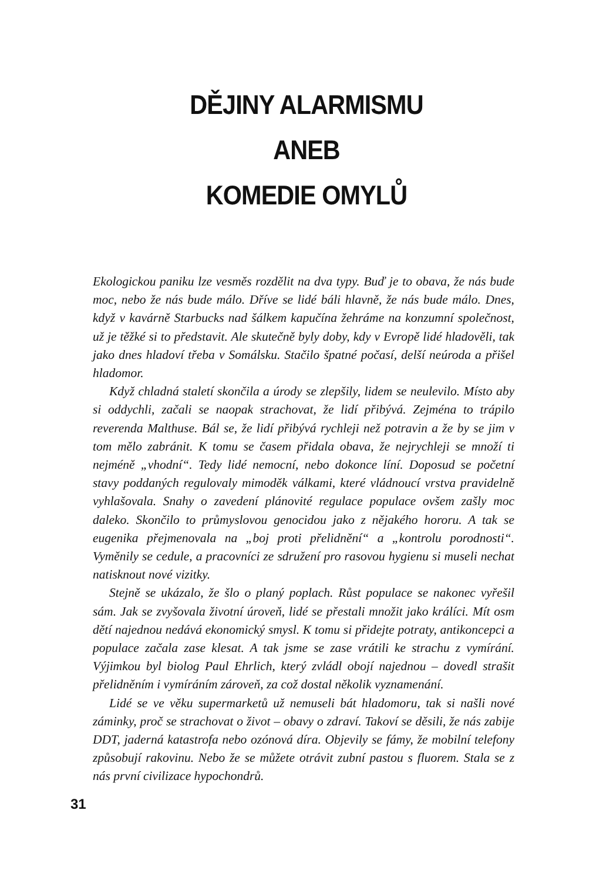DĚJINY ALARMISMU
ANEB
KOMEDIE OMYLŮ
Ekologickou paniku lze vesměs rozdělit na dva typy. Buď je to obava, že nás bude moc, nebo že nás bude málo. Dříve se lidé báli hlavně, že nás bude málo. Dnes, když v kavárně Starbucks nad šálkem kapučína žehráme na konzumní společnost, už je těžké si to představit. Ale skutečně byly doby, kdy v Evropě lidé hladověli, tak jako dnes hladoví třeba v Somálsku. Stačilo špatné počasí, delší neúroda a přišel hladomor.
Když chladná staletí skončila a úrody se zlepšily, lidem se neulevilo. Místo aby si oddychli, začali se naopak strachovat, že lidí přibývá. Zejména to trápilo reverenda Malthuse. Bál se, že lidí přibývá rychleji než potravin a že by se jim v tom mělo zabránit. K tomu se časem přidala obava, že nejrychleji se množí ti nejméně „vhodní“. Tedy lidé nemocní, nebo dokonce líní. Doposud se početní stavy poddaných regulovaly mimoděk válkami, které vládnoucí vrstva pravidelně vyhlašovala. Snahy o zavedení plánovité regulace populace ovšem zašly moc daleko. Skončilo to průmyslovou genocidou jako z nějakého hororu. A tak se eugenika přejmenovala na „boj proti přelidnění“ a „kontrolu porodnosti“. Vyměnily se cedule, a pracovníci ze sdružení pro rasovou hygienu si museli nechat natisknout nové vizitky.
Stejně se ukázalo, že šlo o planý poplach. Růst populace se nakonec vyřešil sám. Jak se zvyšovala životní úroveň, lidé se přestali množit jako králíci. Mít osm dětí najednou nedává ekonomický smysl. K tomu si přidejte potraty, antikoncepci a populace začala zase klesat. A tak jsme se zase vrátili ke strachu z vymírání. Výjimkou byl biolog Paul Ehrlich, který zvládl obojí najednou – dovedl strašit přelidněním i vymíráním zároveň, za což dostal několik vyznamenání.
Lidé se ve věku supermarketů už nemuseli bát hladomoru, tak si našli nové záminky, proč se strachovat o život – obavy o zdraví. Takoví se děsili, že nás zabije DDT, jaderná katastrofa nebo ozónová díra. Objevily se fámy, že mobilní telefony způsobují rakovinu. Nebo že se můžete otrávit zubní pastou s fluorem. Stala se z nás první civilizace hypochondrů.
31